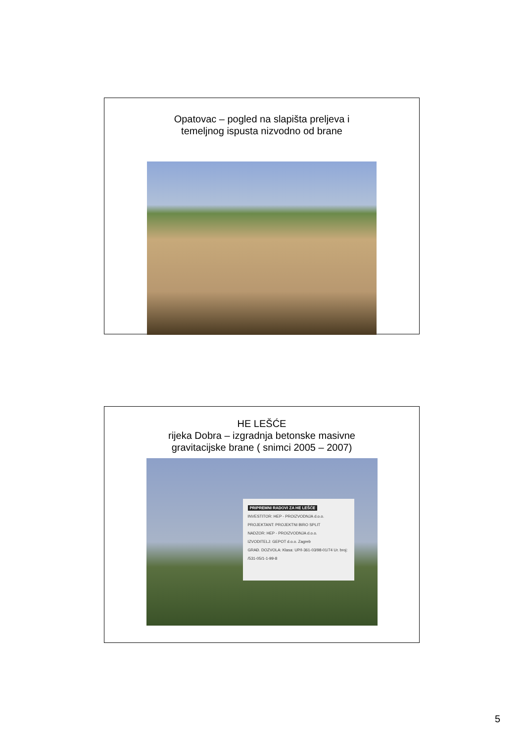Opatovac – pogled na slapišta preljeva i
temeljnog ispusta nizvodno od brane
HE LEŠĆE
rijeka Dobra – izgradnja betonske masivne
gravitacijske brane ( snimci 2005 – 2007)
PRIPREMNI RADOVI ZA HE LEŠĆE
INVESTITOR: HEP - PROIZVODNJA d.o.o.
PROJEKTANT: PROJEKTNI BIRO SPLIT
NADZOR: HEP - PROIZVODNJA d.o.o.
IZVODITELJ: GEPOT d.o.o. Zagreb
GRAĐ. DOZVOLA: Klasa: UP/I-361-03/98-01/74 Ur. broj: /531-05/1-1-99-8
5